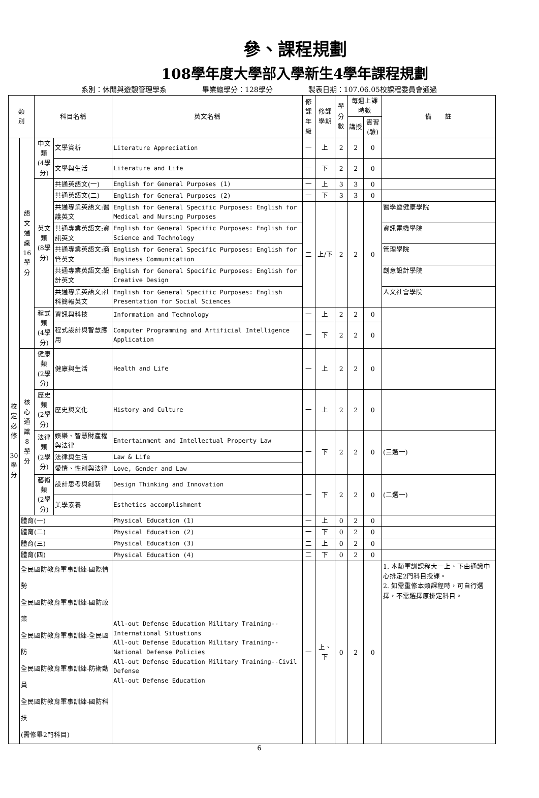參、課程規劃
108學年度大學部入學新生4學年課程規劃
系別：休閒與遊憩管理學系 畢業總學分：128學分 製表日期：107.06.05校課程委員會通過
| 類 別 | | 科目名稱 | | 英文名稱 | 修課 年級 | 修課 學期 | 學分 數 | 每週上課時數 | | 備 註 |
| --- | --- | --- | --- | --- | --- | --- | --- | --- | --- | --- |
| | | | | | | | | 講授 | 實習 (驗) | |
| 校 定 必 修 30 學 分 | 語文 通識 16 學分 | 中文類 (4學分) | 文學賞析 | Literature Appreciation | 一 | 上 | 2 | 2 | 0 | |
| | | | 文學與生活 | Literature and Life | 一 | 下 | 2 | 2 | 0 | |
| | | 英文類 (8學分) | 共通英語文(一) | English for General Purposes (1) | 一 | 上 | 3 | 3 | 0 | |
| | | | 共通英語文(二) | English for General Purposes (2) | 一 | 下 | 3 | 3 | 0 | |
| | | | 共通專業英語文:醫護英文 | English for General Specific Purposes: English for Medical and Nursing Purposes | 二 | 上/下 | 2 | 2 | 0 | 醫學暨健康學院 |
| | | | 共通專業英語文:資訊英文 | English for General Specific Purposes: English for Science and Technology | | | | | | 資訊電機學院 |
| | | | 共通專業英語文:商管英文 | English for General Specific Purposes: English for Business Communication | | | | | | 管理學院 |
| | | | 共通專業英語文:設計英文 | English for General Specific Purposes: English for Creative Design | | | | | | 創意設計學院 |
| | | | 共通專業英語文:社科簡報英文 | English for General Specific Purposes: English Presentation for Social Sciences | | | | | | 人文社會學院 |
| | | 程式類 (4學分) | 資訊與科技 | Information and Technology | 一 | 上 | 2 | 2 | 0 | |
| | | | 程式設計與智慧應用 | Computer Programming and Artificial Intelligence Application | 一 | 下 | 2 | 2 | 0 | |
| | 核心 通識 8 學分 | 健康類 (2學分) | 健康與生活 | Health and Life | 一 | 上 | 2 | 2 | 0 | |
| | | 歷史類 (2學分) | 歷史與文化 | History and Culture | 一 | 上 | 2 | 2 | 0 | |
| | | 法律類 (2學分) | 娛樂、智慧財產權與法律 | Entertainment and Intellectual Property Law | 一 | 下 | 2 | 2 | 0 | (三選一) |
| | | | 法律與生活 | Law & Life | | | | | | |
| | | | 愛情、性別與法律 | Love, Gender and Law | | | | | | |
| | | 藝術類 (2學分) | 設計思考與創新 | Design Thinking and Innovation | 一 | 下 | 2 | 2 | 0 | (二選一) |
| | | | 美學素養 | Esthetics accomplishment | | | | | | |
| | 體育(一) | | | Physical Education (1) | 一 | 上 | 0 | 2 | 0 | |
| | 體育(二) | | | Physical Education (2) | 一 | 下 | 0 | 2 | 0 | |
| | 體育(三) | | | Physical Education (3) | 二 | 上 | 0 | 2 | 0 | |
| | 體育(四) | | | Physical Education (4) | 二 | 下 | 0 | 2 | 0 | |
| | 全民國防教育軍事訓練-國際情勢 全民國防教育軍事訓練-國防政策 全民國防教育軍事訓練-全民國防 全民國防教育軍事訓練-防衛動員 全民國防教育軍事訓練-國防科技 (需修畢2門科目) | | | All-out Defense Education Military Training--International Situations All-out Defense Education Military Training--National Defense Policies All-out Defense Education Military Training--Civil Defense All-out Defense Education | 一 | 上、下 | 0 | 2 | 0 | 1. 本類軍訓課程大一上、下由通識中心排定2門科目授課。 2. 如需重修本類課程時，可自行選擇，不需選擇原排定科目。 |
6